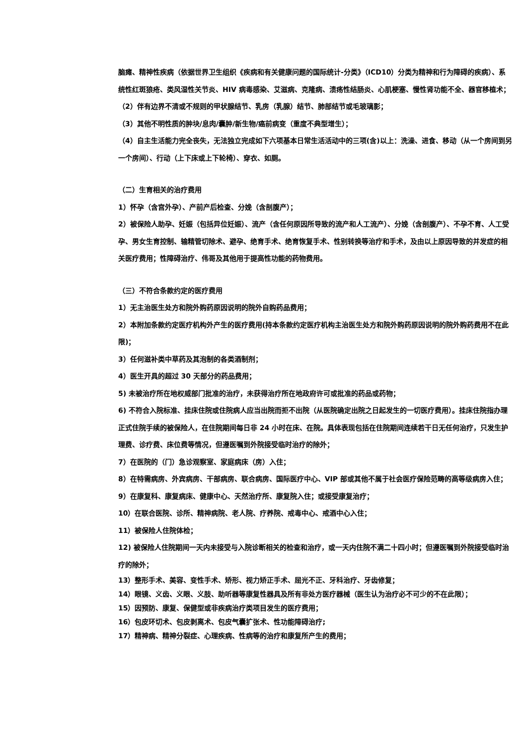脑瘫、精神性疾病（依据世界卫生组织《疾病和有关健康问题的国际统计-分类》（ICD10）分类为精神和行为障碍的疾病）、系统性红斑狼疮、类风湿性关节炎、HIV 病毒感染、艾滋病、克隆病、溃疡性结肠炎、心肌梗塞、慢性肾功能不全、器官移植术；
（2）伴有边界不清或不规则的甲状腺结节、乳房（乳腺）结节、肺部结节或毛玻璃影；
（3）其他不明性质的肿块/息肉/囊肿/新生物/癌前病变（重度不典型增生）；
（4）自主生活能力完全丧失，无法独立完成如下六项基本日常生活活动中的三项(含)以上：洗澡、进食、移动（从一个房间到另一个房间）、行动（上下床或上下轮椅）、穿衣、如厕。
（二）生育相关的治疗费用
1）怀孕（含宫外孕）、产前产后检查、分娩（含剖腹产）；
2）被保险人助孕、妊娠（包括异位妊娠）、流产（含任何原因所导致的流产和人工流产）、分娩（含剖腹产）、不孕不育、人工受孕、男女生育控制、输精管切除术、避孕、绝育手术、绝育恢复手术、性别转换等治疗和手术，及由以上原因导致的并发症的相关医疗费用；性障碍治疗、伟哥及其他用于提高性功能的药物费用。
（三）不符合条款约定的医疗费用
1）无主治医生处方和院外购药原因说明的院外自购药品费用；
2）本附加条款约定医疗机构外产生的医疗费用(持本条款约定医疗机构主治医生处方和院外购药原因说明的院外购药费用不在此限)；
3）任何滋补类中草药及其泡制的各类酒制剂；
4）医生开具的超过 30 天部分的药品费用；
5) 未被治疗所在地权威部门批准的治疗，未获得治疗所在地政府许可或批准的药品或药物；
6) 不符合入院标准、挂床住院或住院病人应当出院而拒不出院（从医院确定出院之日起发生的一切医疗费用）。挂床住院指办理正式住院手续的被保险人，在住院期间每日非 24 小时在床、在院。具体表现包括在住院期间连续若干日无任何治疗，只发生护理费、诊疗费、床位费等情况，但遵医嘱到外院接受临时治疗的除外；
7）在医院的（门）急诊观察室、家庭病床（房）入住；
8）在特需病房、外宾病房、干部病房、联合病房、国际医疗中心、VIP 部或其他不属于社会医疗保险范畴的高等级病房入住；
9）在康复科、康复病床、健康中心、天然治疗所、康复院入住；或接受康复治疗；
10）在联合医院、诊所、精神病院、老人院、疗养院、戒毒中心、戒酒中心入住；
11）被保险人住院体检；
12) 被保险人住院期间一天内未接受与入院诊断相关的检查和治疗，或一天内住院不满二十四小时；但遵医嘱到外院接受临时治疗的除外；
13）整形手术、美容、变性手术、矫形、视力矫正手术、屈光不正、牙科治疗、牙齿修复；
14）眼镜、义齿、义眼、义肢、助听器等康复性器具及所有非处方医疗器械（医生认为治疗必不可少的不在此限）；
15）因预防、康复、保健型或非疾病治疗类项目发生的医疗费用；
16）包皮环切术、包皮剥离术、包皮气囊扩张术、性功能障碍治疗;
17）精神病、精神分裂症、心理疾病、性病等的治疗和康复所产生的费用；